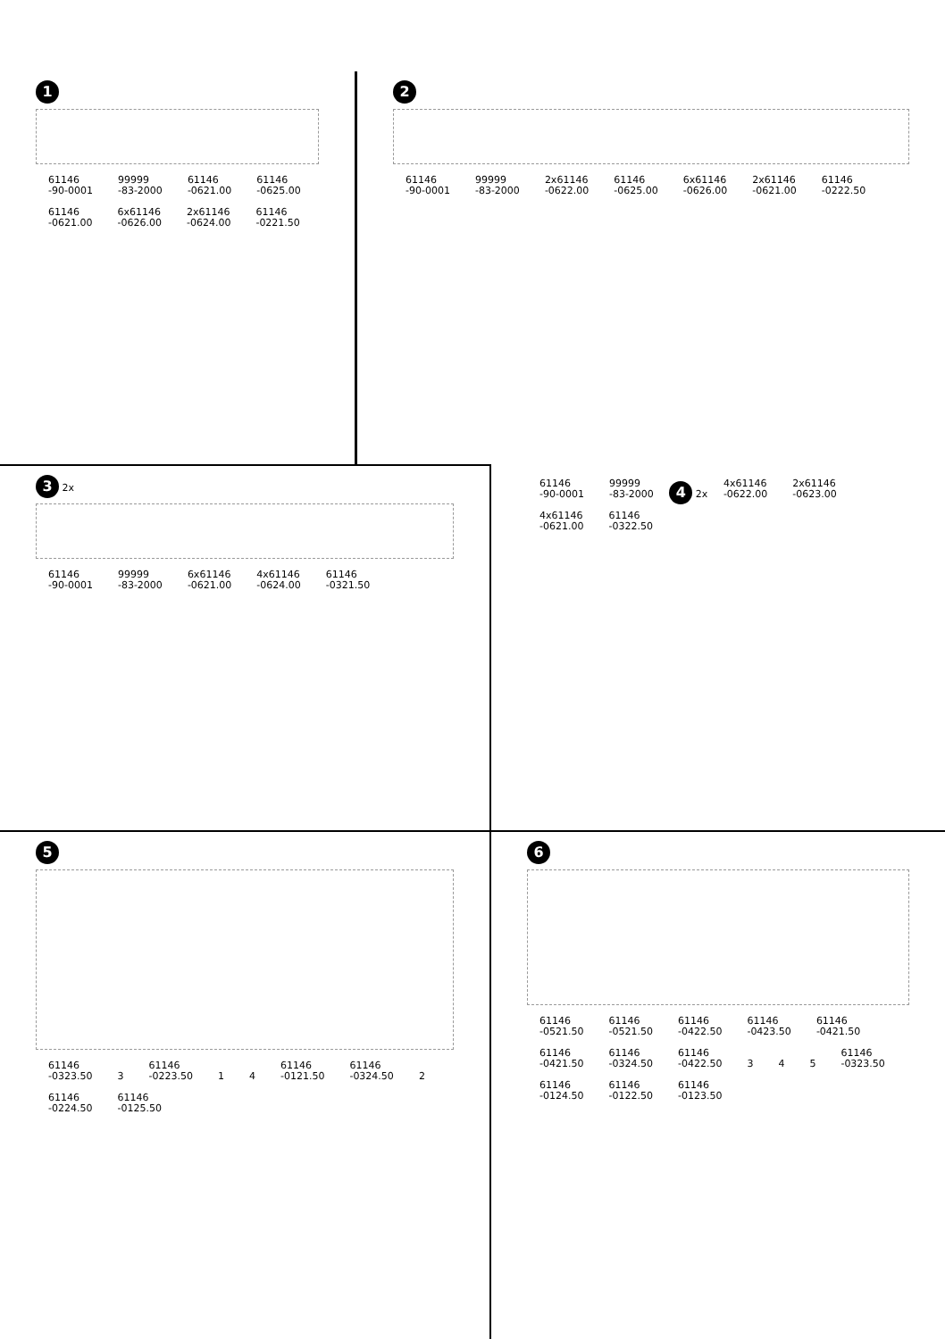1
61146
-90-0001 99999
-83-2000 61146
-0621.00 61146
-0625.00 61146
-0621.00 6x61146
-0626.00 2x61146
-0624.00 61146
-0221.50
2
61146
-90-0001 99999
-83-2000 2x61146
-0622.00 61146
-0625.00 6x61146
-0626.00 2x61146
-0621.00 61146
-0222.50
3 2x
61146
-90-0001 99999
-83-2000 6x61146
-0621.00 4x61146
-0624.00 61146
-0321.50
61146
-90-0001 99999
-83-2000 4 2x 4x61146
-0622.00 2x61146
-0623.00 4x61146
-0621.00 61146
-0322.50
5
61146
-0323.50 3 61146
-0223.50 1 4 61146
-0121.50 61146
-0324.50 2 61146
-0224.50 61146
-0125.50
6
61146
-0521.50 61146
-0521.50 61146
-0422.50 61146
-0423.50 61146
-0421.50 61146
-0421.50 61146
-0324.50 61146
-0422.50 3 4 5 61146
-0323.50 61146
-0124.50 61146
-0122.50 61146
-0123.50